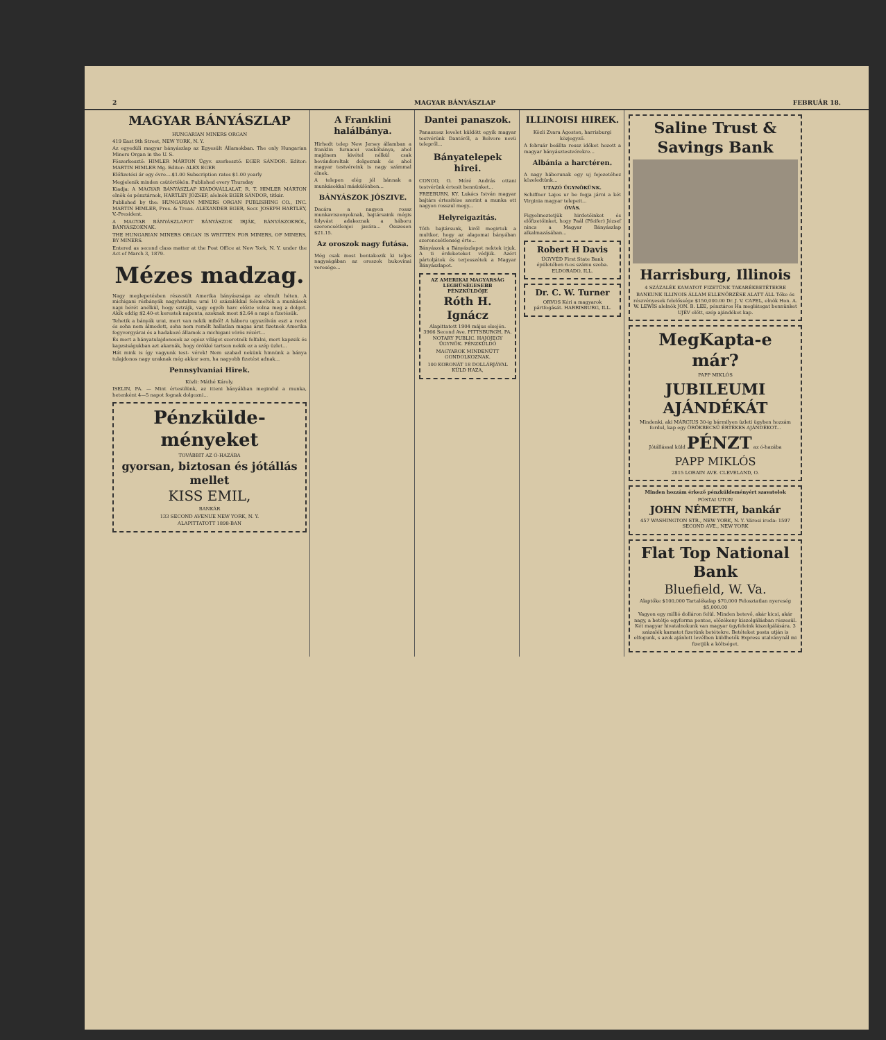2 MAGYAR BÁNYÁSZLAP FEBRUÁR 18.
MAGYAR BÁNYÁSZLAP
HUNGARIAN MINERS ORGAN
419 East 9th Street, NEW YORK, N. Y.
Az egyedüli magyar bányászlap az Egyesült Államokban. The only Hungarian Miners Organ in the U. S.
Főszerkesztő: HIMLER MÁRTON Ügyv. szerkesztő: EGER SÁNDOR. Editor: MARTIN HIMLER Mg. Editor: ALEX EGER
Előfizetési ár egy évre....$1.00 Subscription rates $1.00 yearly
Megjelenik minden csütörtökön. Published every Thursday
Kiadja: A MAGYAR BÁNYÁSZLAP KIADÓVÁLLALAT, R. T. HIMLER MÁRTON elnök és pénztárnok, HARTLEY JÓZSEF, alelnök EGER SÁNDOR, titkár.
Published by the: HUNGARIAN MINERS ORGAN PUBLISHING CO., INC. MARTIN HIMLER, Pres. & Treas. ALEXANDER EGER, Secr. JOSEPH HARTLEY, V.-President.
A MAGYAR BÁNYÁSZLAPOT BÁNYÁSZOK IRJÁK, BÁNYÁSZOKRÓL, BÁNYÁSZOKNAK.
THE HUNGARIAN MINERS ORGAN IS WRITTEN FOR MINERS, OF MINERS, BY MINERS.
Entered as second class matter at the Post Office at New York, N. Y. under the Act of March 3, 1879.
Mézes madzag.
Nagy meglepetésben részesült Amerika bányászsága az elmult héten. A michigani rézbányák nagyhatalmu urai 10 százalékkal felemelték a munkások napi bérét anélkül, hogy sztrájk, vagy egyéb harc előzte volna meg a dolgot. Akik eddig $2.40-et kerestek naponta, azoknak most $2.64 a napi a fizetésük.
Tehetik a bányák urai, mert van nekik miből! A háboru ugyszólván eszi a rezet és soha nem álmodott, soha nem remélt hallatlan magas árat fizetnek Amerika fegyvergyárai és a hadakozó államok a michigani vörös rézért...
És mert a bányatulajdonosok az egész világot szeretnék felfalni, mert kapzsik és kapzsiságukban azt akarnák, hogy örökké tartson nekik ez a szép üzlet...
Hát mink is így vagyunk test- vérek! Nem szabad nekünk hinnünk a bánya tulajdonos nagy uraknak még akkor sem, ha nagyobb fizetést adnak...
Pennsylvaniai Hirek.
Közli: Máthé Károly.
ISELIN, PA. — Mint értesülünk, az itteni bányákban megindul a munka, hetenként 4—5 napot fognak dolgozni...
Pénzkülde-ményeket
TOVÁBBIT AZ Ó-HAZÁBA
gyorsan, biztosan és jótállás mellet
KISS EMIL,
BANKÁR
133 SECOND AVENUE NEW YORK, N. Y.
ALAPITTATOTT 1898-BAN
A Franklini halálbánya.
Hirhedt telep New Jersey államban a franklin furnacei vaskőbánya, ahol majdnem kivétel nélkül csak bevándoroltak dolgoznak és ahol magyar testvéreink is nagy számmal élnek.
A telepen elég jól bánnak a munkásokkal máskülönben...
BÁNYÁSZOK JÓSZIVE.
Dacára a nagyon rossz munkaviszonyoknak, bajtársaink mégis folyvást adakoznak a háboru szerencsétlenjei javára... Összesen $21.15.
Az oroszok nagy futása.
Még csak most bontakozik ki teljes nagyságában az oroszok bukovinai veresége...
Dantei panaszok.
Panaszosz levelet küldött egyik magyar testvérünk Dantéről, a Belvore nevü telepről...
Bányatelepek hirei.
CONGO, O. Móré András ottani testvérünk értesit bennünket...
FREEBURN, KY. Lukács István magyar bajtárs értesítése szerint a munka ott nagyon rosszul megy...
Helyreigazitás.
Tóth bajtársunk, kiről megirtuk a multkor, hogy az alagomai bányában szerencsétlenség érte...
Bányászok a Bányászlapot nektek irjuk. A ti érdeketeket védjük. Azért pártoljátok és terjesszétek a Magyar Bányászlapot.
AZ AMERIKAI MAGYARSÁG LEGHÜSÉGESEBB PÉNZKÜLDŐJE
Róth H. Ignácz
Alapittatott 1904 május elsején. 3966 Second Ave. PITTSBURGH, PA. NOTARY PUBLIC. HAJÓJEGY ÜGYNÖK. PÉNZKÜLDŐ
MAGYAROK MINDENÜTT GONDOLKOZNAK.
100 KORONÁT 18 DOLLÁRJÁVAL KÜLD HAZA,
ILLINOISI HIREK.
Közli Zvara Ágoston, harrisburgi közjegyző.
A február beállta rossz időket hozott a magyar bányásztestvérekre...
Albánia a harctéren.
A nagy háborunak egy uj fejezetéhez közeledtünk...
UTAZÓ ÜGYNÖKÜNK.
Schiffner Lajos ur be fogja járni a két Virginia magyar telepeit...
ÓVÁS.
Figyelmeztetjük hirdetőinket és előfizetőinket, hogy Paál (Pfeifer) József nincs a Magyar Bányászlap alkalmazásában...
Robert H Davis
ÜGYVÉD First State Bank épületében 6-os számu szoba. ELDORADO, ILL.
Dr. C. W. Turner
ORVOS Kéri a magyarok pártfogását. HARRISBURG, ILL.
Saline Trust & Savings Bank
Harrisburg, Illinois
4 SZÁZALÉK KAMATOT FIZETÜNK TAKARÉKBETÉTEKRE
BANKUNK ILLINOIS ÁLLAM ELLENŐRZÉSE ALATT ÁLL Tőke és részvényesek felelőssége $150,000.00 Dr. J. V. CAPEL, elnök Hon. A. W. LEWIS alelnök JON. B. LEE, pénztáros Ha meglátogat bennünket UJÉV előtt, szép ajándékot kap.
MegKapta-e már?
PAPP MIKLÓS
JUBILEUMI AJÁNDÉKÁT
Mindenki, aki MÁRCIUS 30-ig bármilyen üzleti ügyben hozzám fordul, kap egy ÖRÖKBECSŰ ÉRTÉKES AJÁNDÉKOT...
Jótállással küld PÉNZT az ó-hazába
PAPP MIKLÓS
2815 LORAIN AVE. CLEVELAND, O.
Minden hozzám érkező pénzküldeményért szavatolok
PÓSTAI UTON
JOHN NÉMETH, bankár
457 WASHINGTON STR., NEW YORK, N. Y. Városi iroda: 1597 SECOND AVE., NEW YORK
Flat Top National Bank
Bluefield, W. Va.
Alaptőke $100,000 Tartalékalap $70,000 Felosztatlan nyereség $5,000.00
Vagyon egy millió dolláron felül. Minden betevő, akár kicsi, akár nagy, a betétje egyforma pontos, előzékeny kiszolgálásban részesül. Két magyar hivatalnokunk van magyar ügyfeleink kiszolgálására. 3 százalék kamatot fizetünk betétekre. Betéteket posta utján is elfogunk, s azok ajánlott levélben küldhetők Express utalványnál mi fizetjük a költséget.